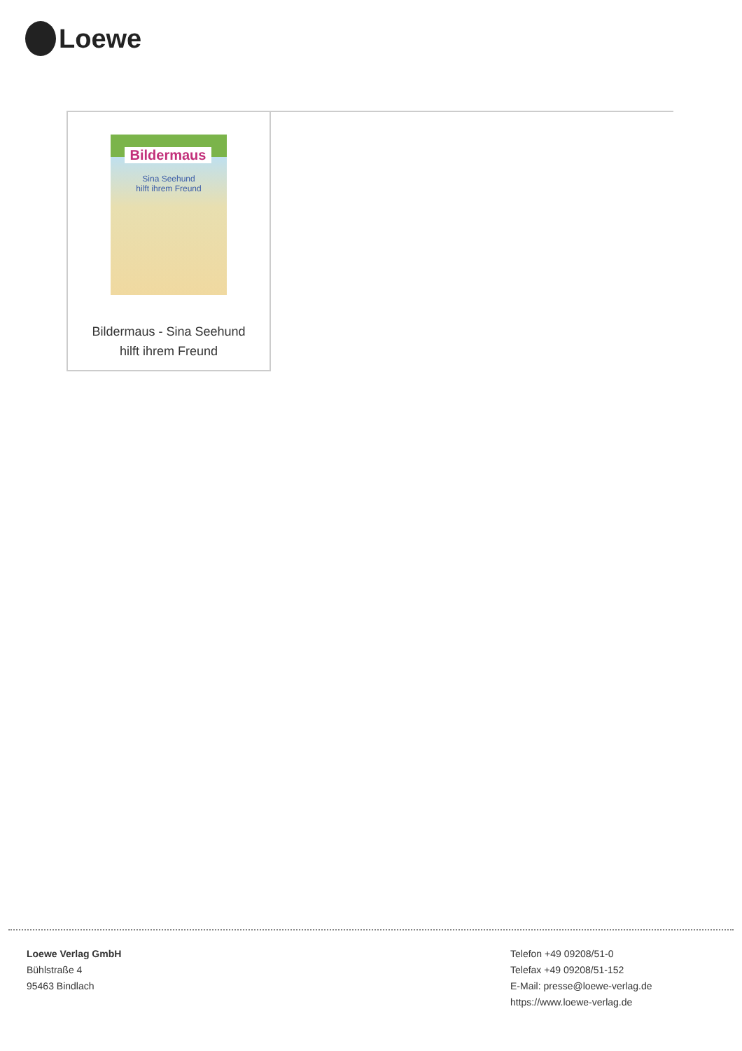Loewe
Bildermaus
Sina Seehund
hilft ihrem Freund
Bildermaus - Sina Seehund
hilft ihrem Freund
Loewe Verlag GmbH
Bühlstraße 4
95463 Bindlach
Telefon +49 09208/51-0
Telefax +49 09208/51-152
E-Mail: presse@loewe-verlag.de
https://www.loewe-verlag.de